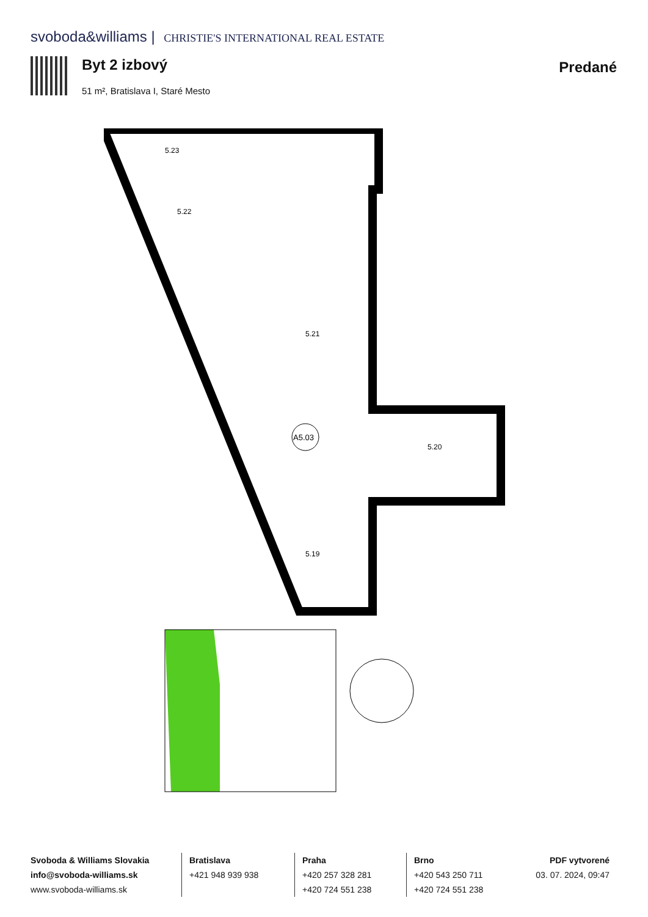svoboda&williams | CHRISTIE'S INTERNATIONAL REAL ESTATE
Byt 2 izbový
51 m², Bratislava I, Staré Mesto
Predané
5.23
5.22
5.21
5.20
5.19
A5.03
Svoboda & Williams Slovakia
info@svoboda-williams.sk
www.svoboda-williams.sk
Bratislava
+421 948 939 938
Praha
+420 257 328 281
+420 724 551 238
Brno
+420 543 250 711
+420 724 551 238
PDF vytvorené
03. 07. 2024, 09:47